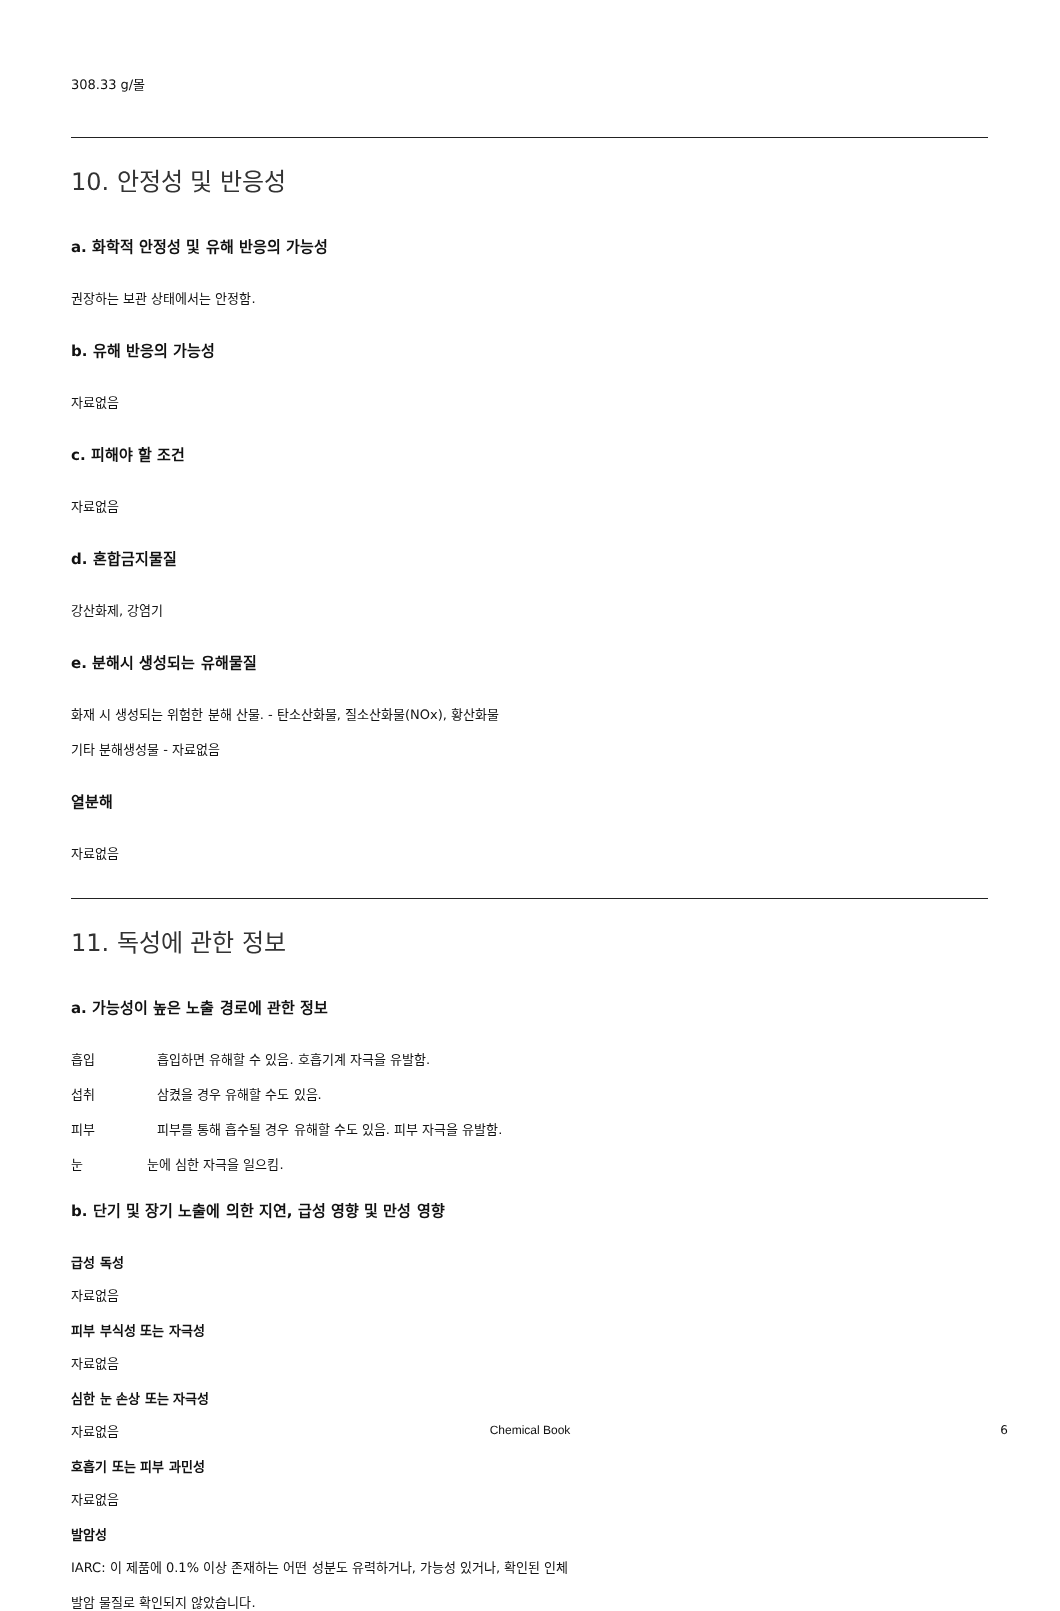308.33 g/몰
10. 안정성 및 반응성
a. 화학적 안정성 및 유해 반응의 가능성
권장하는 보관 상태에서는 안정함.
b. 유해 반응의 가능성
자료없음
c. 피해야 할 조건
자료없음
d. 혼합금지물질
강산화제, 강염기
e. 분해시 생성되는 유해물질
화재 시 생성되는 위험한 분해 산물. - 탄소산화물, 질소산화물(NOx), 황산화물
기타 분해생성물 - 자료없음
열분해
자료없음
11. 독성에 관한 정보
a. 가능성이 높은 노출 경로에 관한 정보
흡입 흡입하면 유해할 수 있음. 호흡기계 자극을 유발함.
섭취 삼켰을 경우 유해할 수도 있음.
피부 피부를 통해 흡수될 경우 유해할 수도 있음. 피부 자극을 유발함.
눈 눈에 심한 자극을 일으킴.
b. 단기 및 장기 노출에 의한 지연, 급성 영향 및 만성 영향
급성 독성
자료없음
피부 부식성 또는 자극성
자료없음
심한 눈 손상 또는 자극성
자료없음
호흡기 또는 피부 과민성
자료없음
발암성
IARC: 이 제품에 0.1% 이상 존재하는 어떤 성분도 유력하거나, 가능성 있거나, 확인된 인체
발암 물질로 확인되지 않았습니다.
Chemical Book 6